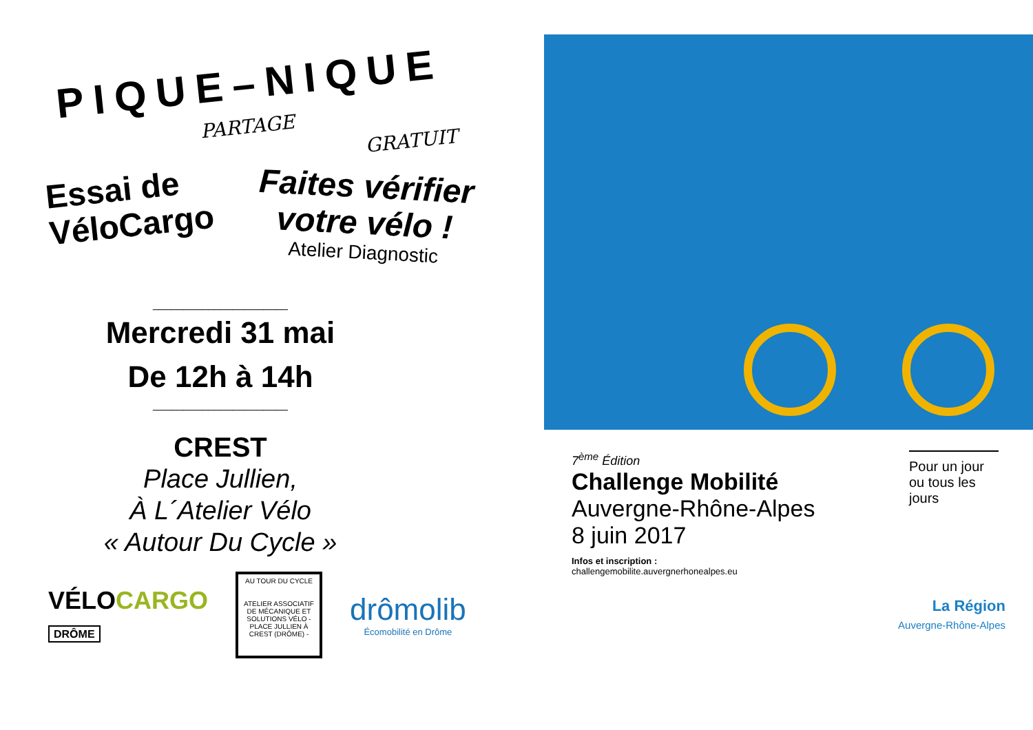PIQUE–NIQUE
PARTAGE
GRATUIT
Essai de VéloCargo
Faites vérifier votre vélo !
Atelier Diagnostic
______________________
Mercredi 31 mai
De 12h à 14h
______________________
CREST
Place Jullien,
À L´Atelier Vélo
« Autour Du Cycle »
VÉLOCARGO
DRÔME
AU TOUR DU CYCLE
ATELIER ASSOCIATIF DE MÉCANIQUE ET SOLUTIONS VÉLO - PLACE JULLIEN À CREST (DRÔME) -
drômolib
Écomobilité en Drôme
7<sup>ème</sup> Édition
Challenge Mobilité
Auvergne-Rhône-Alpes
8 juin 2017
Infos et inscription :
challengemobilite.auvergnerhonealpes.eu
Pour un jour ou tous les jours
La Région
Auvergne-Rhône-Alpes